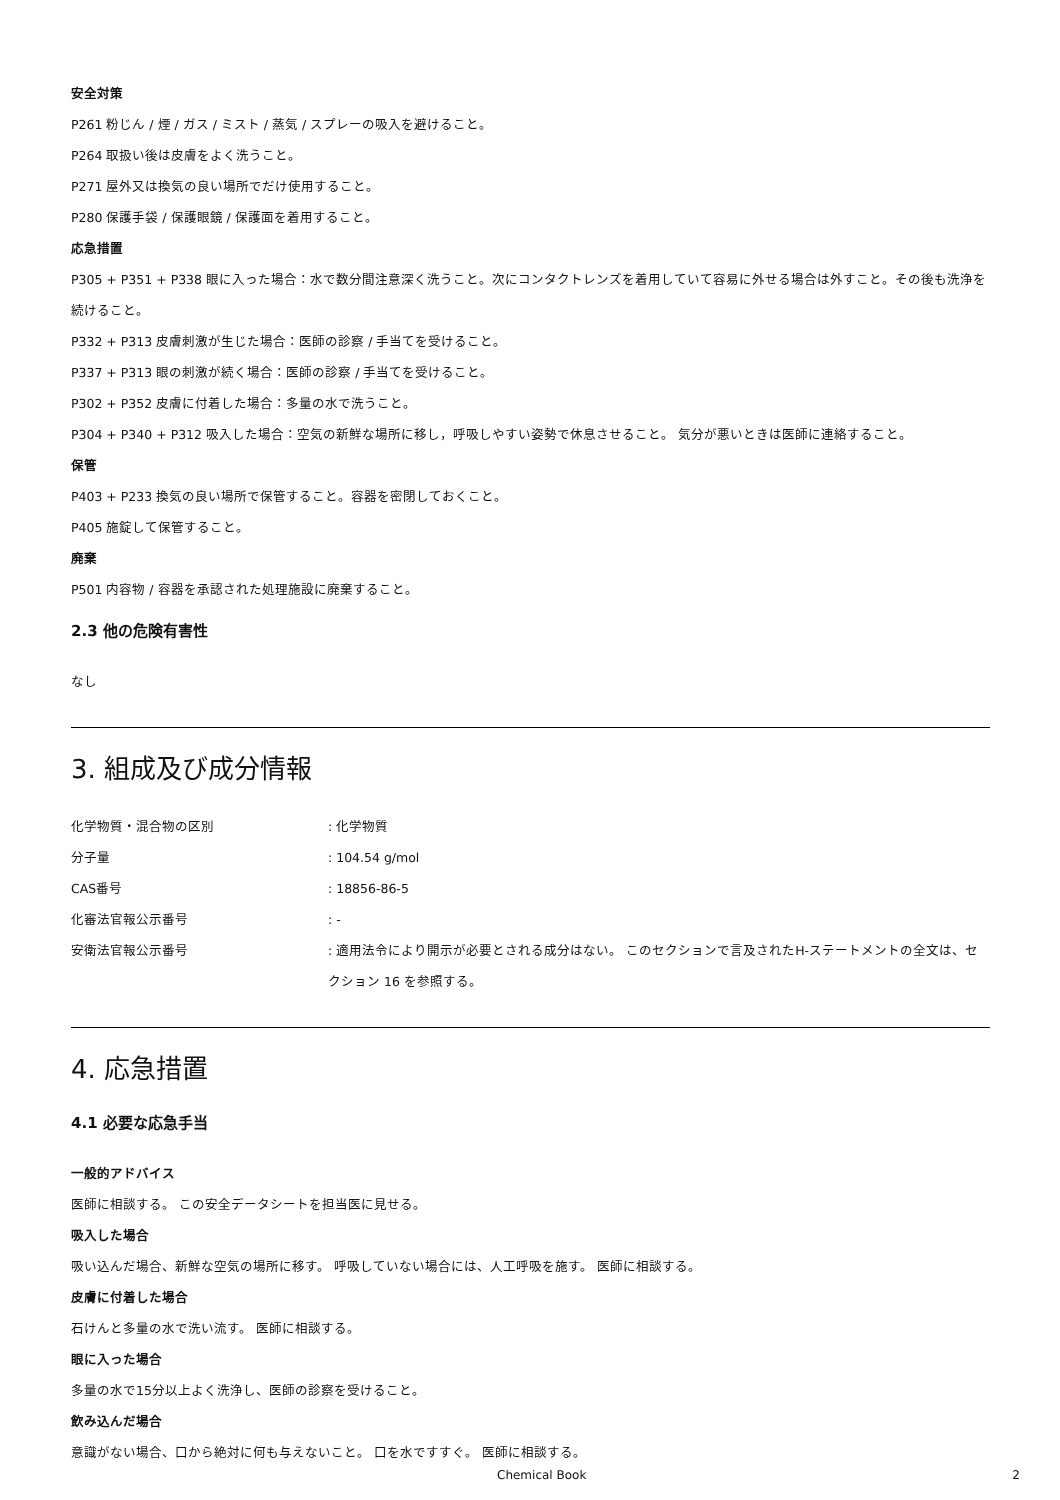安全対策
P261 粉じん / 煙 / ガス / ミスト / 蒸気 / スプレーの吸入を避けること。
P264 取扱い後は皮膚をよく洗うこと。
P271 屋外又は換気の良い場所でだけ使用すること。
P280 保護手袋 / 保護眼鏡 / 保護面を着用すること。
応急措置
P305 + P351 + P338 眼に入った場合：水で数分間注意深く洗うこと。次にコンタクトレンズを着用していて容易に外せる場合は外すこと。その後も洗浄を続けること。
P332 + P313 皮膚刺激が生じた場合：医師の診察 / 手当てを受けること。
P337 + P313 眼の刺激が続く場合：医師の診察 / 手当てを受けること。
P302 + P352 皮膚に付着した場合：多量の水で洗うこと。
P304 + P340 + P312 吸入した場合：空気の新鮮な場所に移し，呼吸しやすい姿勢で休息させること。 気分が悪いときは医師に連絡すること。
保管
P403 + P233 換気の良い場所で保管すること。容器を密閉しておくこと。
P405 施錠して保管すること。
廃棄
P501 内容物 / 容器を承認された処理施設に廃棄すること。
2.3 他の危険有害性
なし
3. 組成及び成分情報
化学物質・混合物の区別 : 化学物質
分子量 : 104.54 g/mol
CAS番号 : 18856-86-5
化審法官報公示番号 : -
安衛法官報公示番号 : 適用法令により開示が必要とされる成分はない。 このセクションで言及されたH-ステートメントの全文は、セクション 16 を参照する。
4. 応急措置
4.1 必要な応急手当
一般的アドバイス
医師に相談する。 この安全データシートを担当医に見せる。
吸入した場合
吸い込んだ場合、新鮮な空気の場所に移す。 呼吸していない場合には、人工呼吸を施す。 医師に相談する。
皮膚に付着した場合
石けんと多量の水で洗い流す。 医師に相談する。
眼に入った場合
多量の水で15分以上よく洗浄し、医師の診察を受けること。
飲み込んだ場合
意識がない場合、口から絶対に何も与えないこと。 口を水ですすぐ。 医師に相談する。
Chemical Book 2